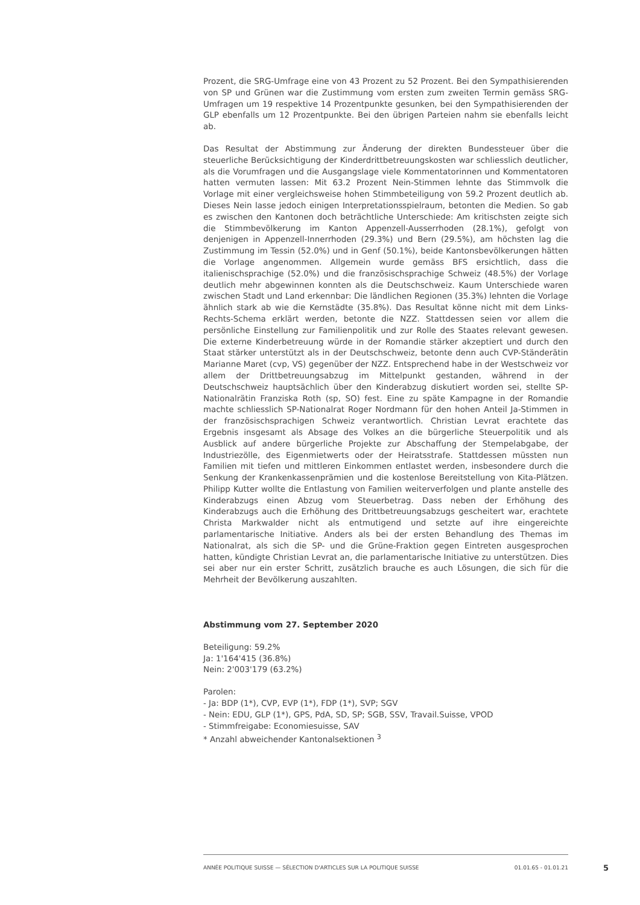Prozent, die SRG-Umfrage eine von 43 Prozent zu 52 Prozent. Bei den Sympathisierenden von SP und Grünen war die Zustimmung vom ersten zum zweiten Termin gemäss SRG-Umfragen um 19 respektive 14 Prozentpunkte gesunken, bei den Sympathisierenden der GLP ebenfalls um 12 Prozentpunkte. Bei den übrigen Parteien nahm sie ebenfalls leicht ab.
Das Resultat der Abstimmung zur Änderung der direkten Bundessteuer über die steuerliche Berücksichtigung der Kinderdrittbetreuungskosten war schliesslich deutlicher, als die Vorumfragen und die Ausgangslage viele Kommentatorinnen und Kommentatoren hatten vermuten lassen: Mit 63.2 Prozent Nein-Stimmen lehnte das Stimmvolk die Vorlage mit einer vergleichsweise hohen Stimmbeteiligung von 59.2 Prozent deutlich ab. Dieses Nein lasse jedoch einigen Interpretationsspielraum, betonten die Medien. So gab es zwischen den Kantonen doch beträchtliche Unterschiede: Am kritischsten zeigte sich die Stimmbevölkerung im Kanton Appenzell-Ausserrhoden (28.1%), gefolgt von denjenigen in Appenzell-Innerrhoden (29.3%) und Bern (29.5%), am höchsten lag die Zustimmung im Tessin (52.0%) und in Genf (50.1%), beide Kantonsbevölkerungen hätten die Vorlage angenommen. Allgemein wurde gemäss BFS ersichtlich, dass die italienischsprachige (52.0%) und die französischsprachige Schweiz (48.5%) der Vorlage deutlich mehr abgewinnen konnten als die Deutschschweiz. Kaum Unterschiede waren zwischen Stadt und Land erkennbar: Die ländlichen Regionen (35.3%) lehnten die Vorlage ähnlich stark ab wie die Kernstädte (35.8%). Das Resultat könne nicht mit dem Links-Rechts-Schema erklärt werden, betonte die NZZ. Stattdessen seien vor allem die persönliche Einstellung zur Familienpolitik und zur Rolle des Staates relevant gewesen. Die externe Kinderbetreuung würde in der Romandie stärker akzeptiert und durch den Staat stärker unterstützt als in der Deutschschweiz, betonte denn auch CVP-Ständerätin Marianne Maret (cvp, VS) gegenüber der NZZ. Entsprechend habe in der Westschweiz vor allem der Drittbetreuungsabzug im Mittelpunkt gestanden, während in der Deutschschweiz hauptsächlich über den Kinderabzug diskutiert worden sei, stellte SP-Nationalrätin Franziska Roth (sp, SO) fest. Eine zu späte Kampagne in der Romandie machte schliesslich SP-Nationalrat Roger Nordmann für den hohen Anteil Ja-Stimmen in der französischsprachigen Schweiz verantwortlich. Christian Levrat erachtete das Ergebnis insgesamt als Absage des Volkes an die bürgerliche Steuerpolitik und als Ausblick auf andere bürgerliche Projekte zur Abschaffung der Stempelabgabe, der Industriezölle, des Eigenmietwerts oder der Heiratsstrafe. Stattdessen müssten nun Familien mit tiefen und mittleren Einkommen entlastet werden, insbesondere durch die Senkung der Krankenkassenprämien und die kostenlose Bereitstellung von Kita-Plätzen. Philipp Kutter wollte die Entlastung von Familien weiterverfolgen und plante anstelle des Kinderabzugs einen Abzug vom Steuerbetrag. Dass neben der Erhöhung des Kinderabzugs auch die Erhöhung des Drittbetreuungsabzugs gescheitert war, erachtete Christa Markwalder nicht als entmutigend und setzte auf ihre eingereichte parlamentarische Initiative. Anders als bei der ersten Behandlung des Themas im Nationalrat, als sich die SP- und die Grüne-Fraktion gegen Eintreten ausgesprochen hatten, kündigte Christian Levrat an, die parlamentarische Initiative zu unterstützen. Dies sei aber nur ein erster Schritt, zusätzlich brauche es auch Lösungen, die sich für die Mehrheit der Bevölkerung auszahlten.
Abstimmung vom 27. September 2020
Beteiligung: 59.2%
Ja: 1'164'415 (36.8%)
Nein: 2'003'179 (63.2%)
Parolen:
- Ja: BDP (1*), CVP, EVP (1*), FDP (1*), SVP; SGV
- Nein: EDU, GLP (1*), GPS, PdA, SD, SP; SGB, SSV, Travail.Suisse, VPOD
- Stimmfreigabe: Economiesuisse, SAV
* Anzahl abweichender Kantonalsektionen <sup>3</sup>
ANNÉE POLITIQUE SUISSE — SÉLECTION D'ARTICLES SUR LA POLITIQUE SUISSE 01.01.65 - 01.01.21
5